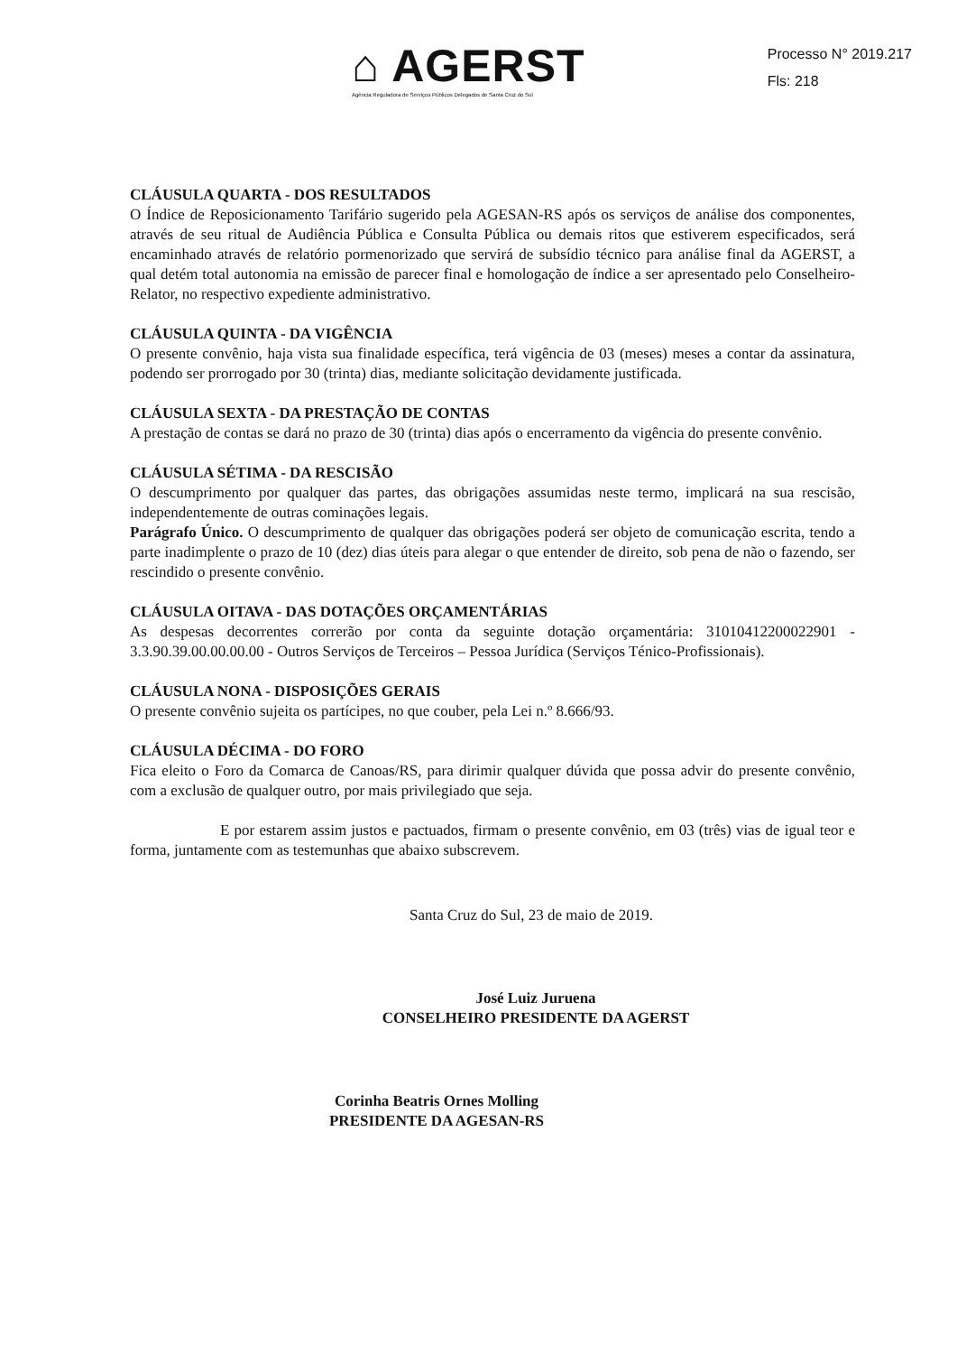⌂ AGERST
Agência Reguladora de Serviços Públicos Delegados de Santa Cruz do Sul
Processo N° 2019.217
Fls: 218
CLÁUSULA QUARTA - DOS RESULTADOS
O Índice de Reposicionamento Tarifário sugerido pela AGESAN-RS após os serviços de análise dos componentes, através de seu ritual de Audiência Pública e Consulta Pública ou demais ritos que estiverem especificados, será encaminhado através de relatório pormenorizado que servirá de subsídio técnico para análise final da AGERST, a qual detém total autonomia na emissão de parecer final e homologação de índice a ser apresentado pelo Conselheiro-Relator, no respectivo expediente administrativo.
CLÁUSULA QUINTA - DA VIGÊNCIA
O presente convênio, haja vista sua finalidade específica, terá vigência de 03 (meses) meses a contar da assinatura, podendo ser prorrogado por 30 (trinta) dias, mediante solicitação devidamente justificada.
CLÁUSULA SEXTA - DA PRESTAÇÃO DE CONTAS
A prestação de contas se dará no prazo de 30 (trinta) dias após o encerramento da vigência do presente convênio.
CLÁUSULA SÉTIMA - DA RESCISÃO
O descumprimento por qualquer das partes, das obrigações assumidas neste termo, implicará na sua rescisão, independentemente de outras cominações legais.
Parágrafo Único. O descumprimento de qualquer das obrigações poderá ser objeto de comunicação escrita, tendo a parte inadimplente o prazo de 10 (dez) dias úteis para alegar o que entender de direito, sob pena de não o fazendo, ser rescindido o presente convênio.
CLÁUSULA OITAVA - DAS DOTAÇÕES ORÇAMENTÁRIAS
As despesas decorrentes correrão por conta da seguinte dotação orçamentária: 31010412200022901 - 3.3.90.39.00.00.00.00 - Outros Serviços de Terceiros – Pessoa Jurídica (Serviços Ténico-Profissionais).
CLÁUSULA NONA - DISPOSIÇÕES GERAIS
O presente convênio sujeita os partícipes, no que couber, pela Lei n.º 8.666/93.
CLÁUSULA DÉCIMA - DO FORO
Fica eleito o Foro da Comarca de Canoas/RS, para dirimir qualquer dúvida que possa advir do presente convênio, com a exclusão de qualquer outro, por mais privilegiado que seja.
E por estarem assim justos e pactuados, firmam o presente convênio, em 03 (três) vias de igual teor e forma, juntamente com as testemunhas que abaixo subscrevem.
Santa Cruz do Sul, 23 de maio de 2019.
José Luiz Juruena
CONSELHEIRO PRESIDENTE DA AGERST
Corinha Beatris Ornes Molling
PRESIDENTE DA AGESAN-RS